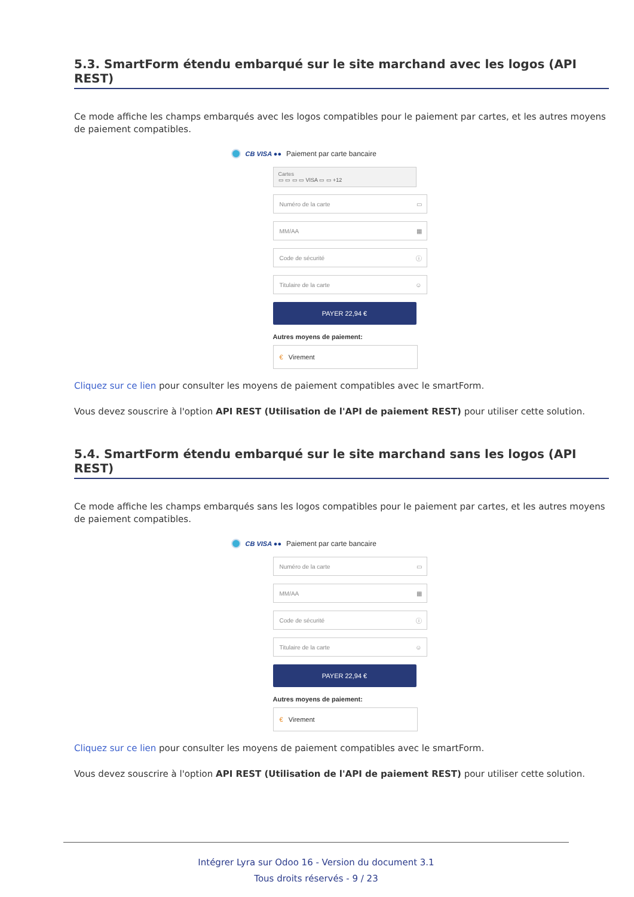5.3. SmartForm étendu embarqué sur le site marchand avec les logos (API REST)
Ce mode affiche les champs embarqués avec les logos compatibles pour le paiement par cartes, et les autres moyens de paiement compatibles.
CB VISA ●● Paiement par carte bancaire
Cartes
▭ ▭ ▭ ▭ VISA ▭ ▭ +12
Numéro de la carte ▭
MM/AA ▦
Code de sécurité ⓘ
Titulaire de la carte ☺
PAYER 22,94 €
Autres moyens de paiement:
€ Virement
Cliquez sur ce lien pour consulter les moyens de paiement compatibles avec le smartForm.
Vous devez souscrire à l'option API REST (Utilisation de l'API de paiement REST) pour utiliser cette solution.
5.4. SmartForm étendu embarqué sur le site marchand sans les logos (API REST)
Ce mode affiche les champs embarqués sans les logos compatibles pour le paiement par cartes, et les autres moyens de paiement compatibles.
CB VISA ●● Paiement par carte bancaire
Numéro de la carte ▭
MM/AA ▦
Code de sécurité ⓘ
Titulaire de la carte ☺
PAYER 22,94 €
Autres moyens de paiement:
€ Virement
Cliquez sur ce lien pour consulter les moyens de paiement compatibles avec le smartForm.
Vous devez souscrire à l'option API REST (Utilisation de l'API de paiement REST) pour utiliser cette solution.
Intégrer Lyra sur Odoo 16 - Version du document 3.1
Tous droits réservés - 9 / 23